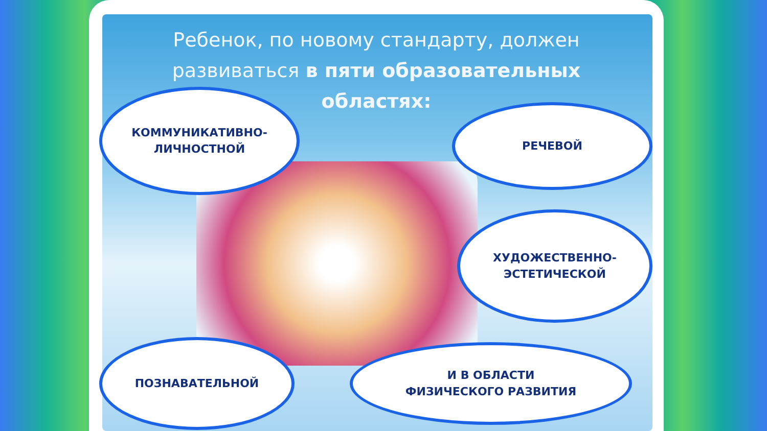Ребенок, по новому стандарту, должен
развиваться в пяти образовательных
областях:
КОММУНИКАТИВНО-
ЛИЧНОСТНОЙ
РЕЧЕВОЙ
ХУДОЖЕСТВЕННО-
ЭСТЕТИЧЕСКОЙ
ПОЗНАВАТЕЛЬНОЙ
И В ОБЛАСТИ
ФИЗИЧЕСКОГО РАЗВИТИЯ